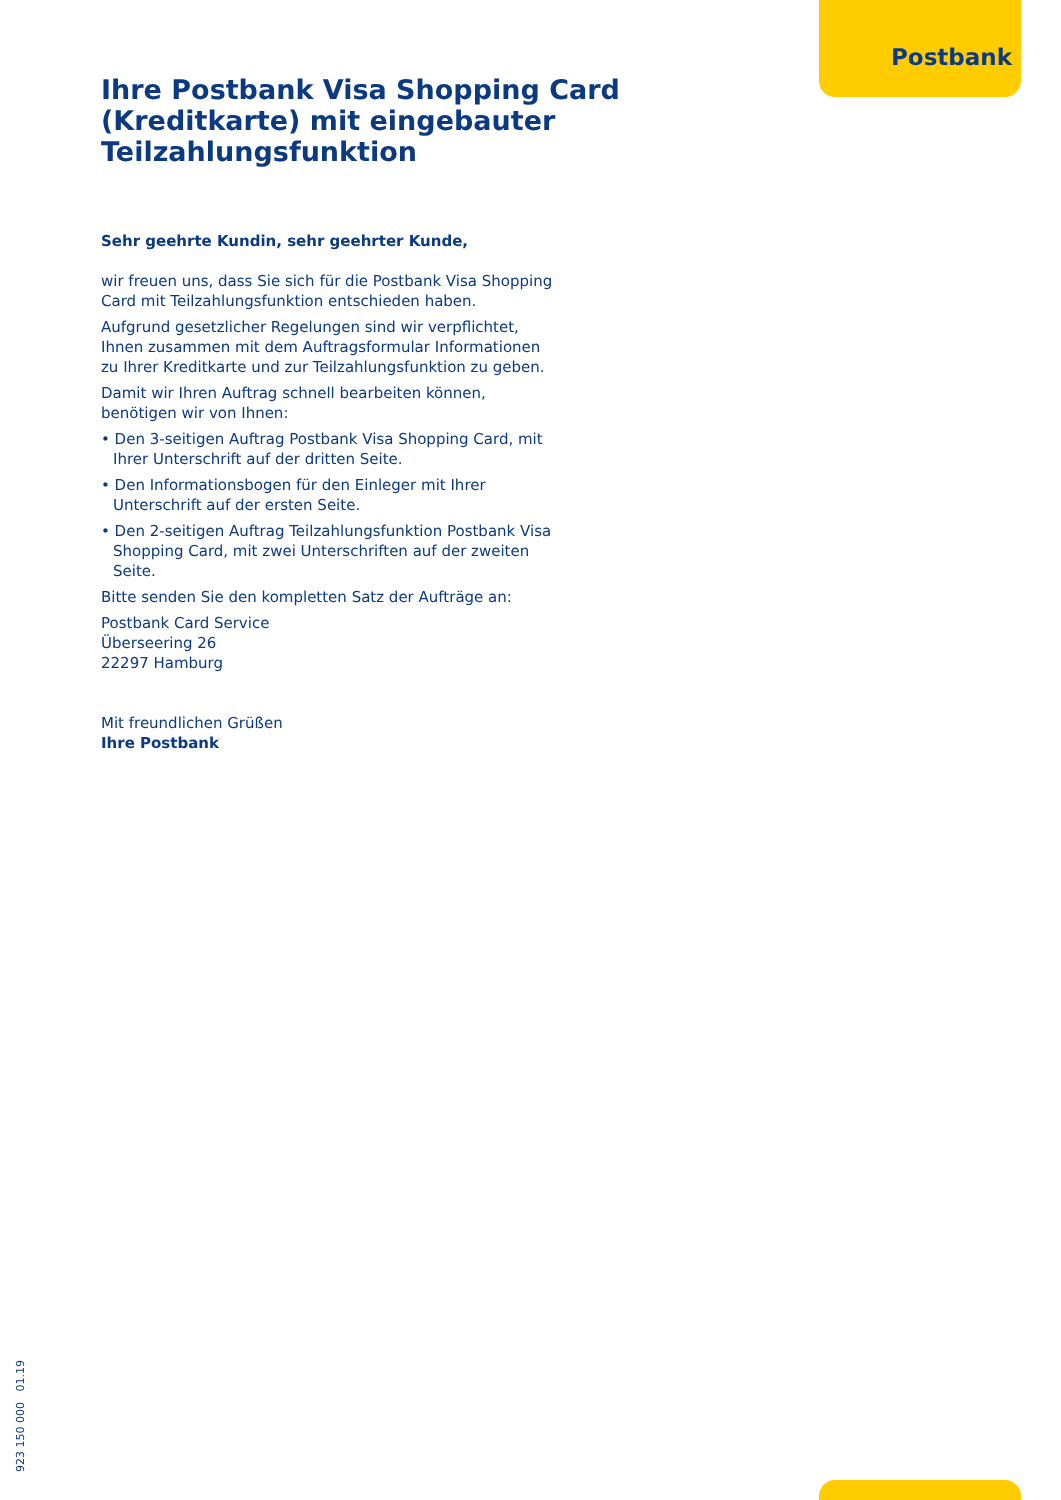Postbank
Ihre Postbank Visa Shopping Card (Kreditkarte) mit eingebauter Teilzahlungsfunktion
Sehr geehrte Kundin, sehr geehrter Kunde,
wir freuen uns, dass Sie sich für die Postbank Visa Shopping Card mit Teilzahlungsfunktion entschieden haben.
Aufgrund gesetzlicher Regelungen sind wir verpflichtet, Ihnen zusammen mit dem Auftragsformular Informationen zu Ihrer Kreditkarte und zur Teilzahlungsfunktion zu geben.
Damit wir Ihren Auftrag schnell bearbeiten können, benötigen wir von Ihnen:
• Den 3-seitigen Auftrag Postbank Visa Shopping Card, mit Ihrer Unterschrift auf der dritten Seite.
• Den Informationsbogen für den Einleger mit Ihrer Unterschrift auf der ersten Seite.
• Den 2-seitigen Auftrag Teilzahlungsfunktion Postbank Visa Shopping Card, mit zwei Unterschriften auf der zweiten Seite.
Bitte senden Sie den kompletten Satz der Aufträge an:
Postbank Card Service
Überseering 26
22297 Hamburg
Mit freundlichen Grüßen
Ihre Postbank
923 150 000 01.19